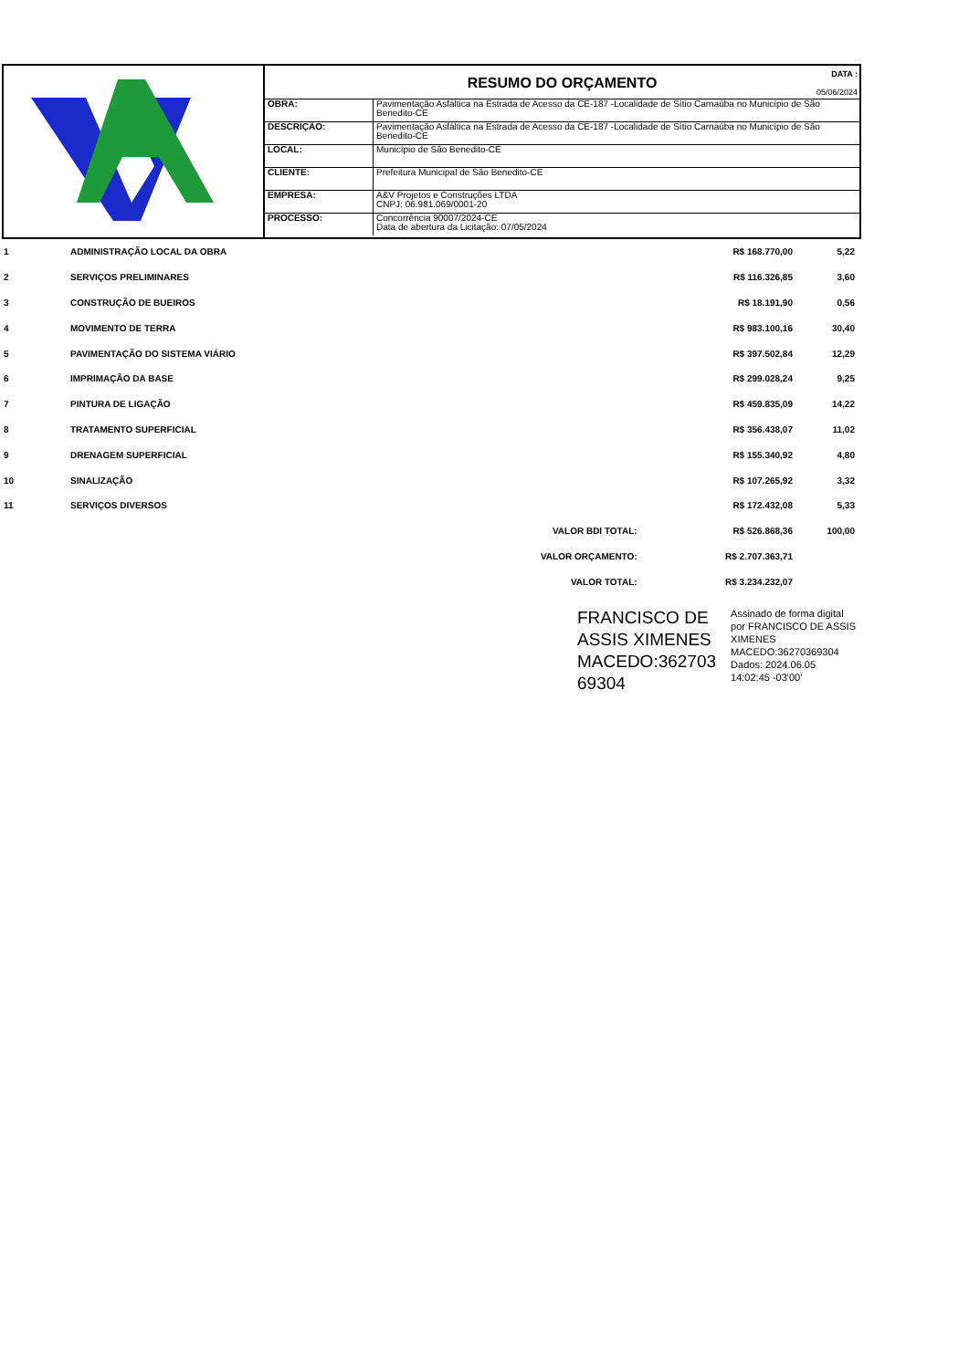RESUMO DO ORÇAMENTO
DATA :
05/06/2024
| OBRA: | Pavimentação Asfáltica na Estrada de Acesso da CE-187 -Localidade de Sítio Carnaúba no Município de São Benedito-CE |
| DESCRIÇÃO: | Pavimentação Asfáltica na Estrada de Acesso da CE-187 -Localidade de Sítio Carnaúba no Município de São Benedito-CE |
| LOCAL: | Município de São Benedito-CE |
| CLIENTE: | Prefeitura Municipal de São Benedito-CE |
| EMPRESA: | A&V Projetos e Construções LTDA CNPJ: 06.981.069/0001-20 |
| PROCESSO: | Concorrência 90007/2024-CE Data de abertura da Licitação: 07/05/2024 |
| 1 | ADMINISTRAÇÃO LOCAL DA OBRA | | R$ 168.770,00 | 5,22 |
| 2 | SERVIÇOS PRELIMINARES | | R$ 116.326,85 | 3,60 |
| 3 | CONSTRUÇÃO DE BUEIROS | | R$ 18.191,90 | 0,56 |
| 4 | MOVIMENTO DE TERRA | | R$ 983.100,16 | 30,40 |
| 5 | PAVIMENTAÇÃO DO SISTEMA VIÁRIO | | R$ 397.502,84 | 12,29 |
| 6 | IMPRIMAÇÃO DA BASE | | R$ 299.028,24 | 9,25 |
| 7 | PINTURA DE LIGAÇÃO | | R$ 459.835,09 | 14,22 |
| 8 | TRATAMENTO SUPERFICIAL | | R$ 356.438,07 | 11,02 |
| 9 | DRENAGEM SUPERFICIAL | | R$ 155.340,92 | 4,80 |
| 10 | SINALIZAÇÃO | | R$ 107.265,92 | 3,32 |
| 11 | SERVIÇOS DIVERSOS | | R$ 172.432,08 | 5,33 |
| | | VALOR BDI TOTAL: | R$ 526.868,36 | 100,00 |
| | | VALOR ORÇAMENTO: | R$ 2.707.363,71 | |
| | | VALOR TOTAL: | R$ 3.234.232,07 | |
FRANCISCO DE
ASSIS XIMENES
MACEDO:362703
69304
Assinado de forma digital
por FRANCISCO DE ASSIS
XIMENES
MACEDO:36270369304
Dados: 2024.06.05
14:02:45 -03'00'